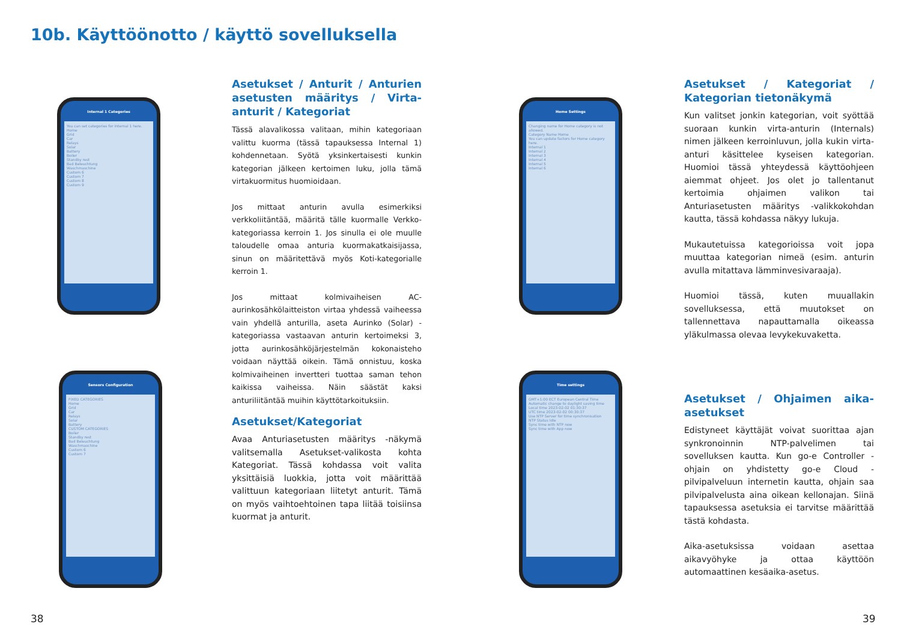10b. Käyttöönotto / käyttö sovelluksella
Internal 1 Categories
You can set categories for Internal 1 here.
Home
Grid
Car
Relays
Solar
Battery
Boiler
Standby rest
Bad Beleuchtung
Waschmaschine
Custom 6
Custom 7
Custom 8
Custom 9
Asetukset / Anturit / Anturien asetusten määritys / Virta-anturit / Kategoriat
Tässä alavalikossa valitaan, mihin kategoriaan valittu kuorma (tässä tapauksessa Internal 1) kohdennetaan. Syötä yksinkertaisesti kunkin kategorian jälkeen kertoimen luku, jolla tämä virtakuormitus huomioidaan.
Jos mittaat anturin avulla esimerkiksi verkkoliitäntää, määritä tälle kuormalle Verkko-kategoriassa kerroin 1. Jos sinulla ei ole muulle taloudelle omaa anturia kuormakatkaisijassa, sinun on määritettävä myös Koti-kategorialle kerroin 1.
Jos mittaat kolmivaiheisen AC-aurinkosähkölaitteiston virtaa yhdessä vaiheessa vain yhdellä anturilla, aseta Aurinko (Solar) -kategoriassa vastaavan anturin kertoimeksi 3, jotta aurinkosähköjärjestelmän kokonaisteho voidaan näyttää oikein. Tämä onnistuu, koska kolmivaiheinen invertteri tuottaa saman tehon kaikissa vaiheissa. Näin säästät kaksi anturiliitäntää muihin käyttötarkoituksiin.
Home Settings
Changing name for Home category is not allowed.
Category Name Home
You can update factors for Home category here.
Internal 1
Internal 2
Internal 3
Internal 4
Internal 5
Internal 6
Asetukset / Kategoriat / Kategorian tietonäkymä
Kun valitset jonkin kategorian, voit syöttää suoraan kunkin virta-anturin (Internals) nimen jälkeen kerroinluvun, jolla kukin virta-anturi käsittelee kyseisen kategorian. Huomioi tässä yhteydessä käyttöohjeen aiemmat ohjeet. Jos olet jo tallentanut kertoimia ohjaimen valikon tai Anturiasetusten määritys -valikkokohdan kautta, tässä kohdassa näkyy lukuja.
Mukautetuissa kategorioissa voit jopa muuttaa kategorian nimeä (esim. anturin avulla mitattava lämminvesivaraaja).
Huomioi tässä, kuten muuallakin sovelluksessa, että muutokset on tallennettava napauttamalla oikeassa yläkulmassa olevaa levykekuvaketta.
Sensors Configuration
FIXED CATEGORIES
Home
Grid
Car
Relays
Solar
Battery
CUSTOM CATEGORIES
Boiler
Standby rest
Bad Beleuchtung
Waschmaschine
Custom 6
Custom 7
Asetukset/Kategoriat
Avaa Anturiasetusten määritys -näkymä valitsemalla Asetukset-valikosta kohta Kategoriat. Tässä kohdassa voit valita yksittäisiä luokkia, jotta voit määrittää valittuun kategoriaan liitetyt anturit. Tämä on myös vaihtoehtoinen tapa liitää toisiinsa kuormat ja anturit.
Time settings
GMT+1:00 ECT European Central Time
Automatic change to daylight saving time
Local time 2023-02-02 01:30:37
UTC time 2023-02-02 00:30:37
Use NTP Server for time synchronisation
NTP Status Idle
Sync time with NTP now
Sync time with App now
Asetukset / Ohjaimen aika-asetukset
Edistyneet käyttäjät voivat suorittaa ajan synkronoinnin NTP-palvelimen tai sovelluksen kautta. Kun go-e Controller -ohjain on yhdistetty go-e Cloud -pilvipalveluun internetin kautta, ohjain saa pilvipalvelusta aina oikean kellonajan. Siinä tapauksessa asetuksia ei tarvitse määrittää tästä kohdasta.
Aika-asetuksissa voidaan asettaa aikavyöhyke ja ottaa käyttöön automaattinen kesäaika-asetus.
38 39